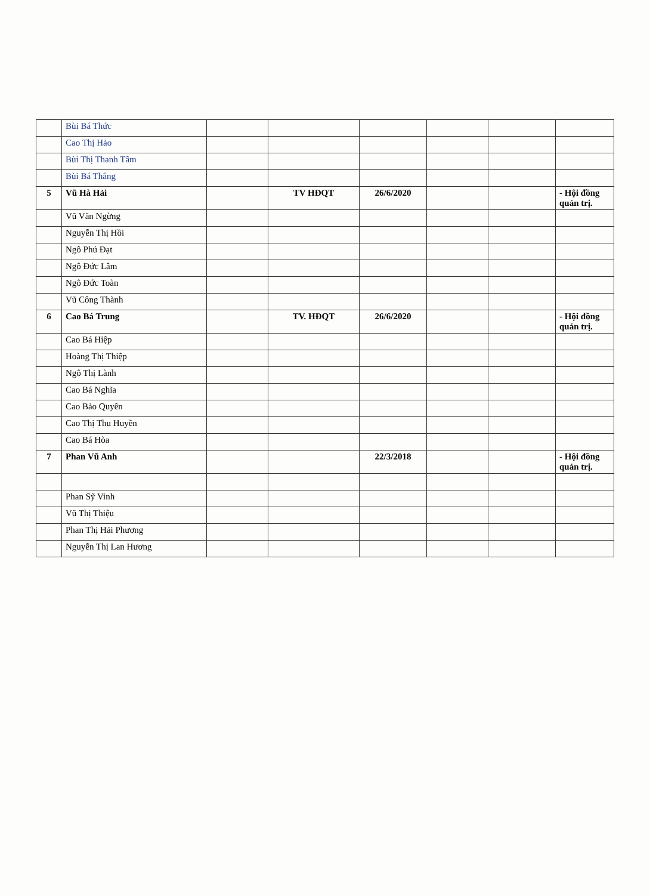| | Bùi Bá Thức | | | | | | |
| | Cao Thị Hảo | | | | | | |
| | Bùi Thị Thanh Tâm | | | | | | |
| | Bùi Bá Thắng | | | | | | |
| 5 | Vũ Hà Hải | | TV HĐQT | 26/6/2020 | | | - Hội đồng quản trị. |
| | Vũ Văn Ngừng | | | | | | |
| | Nguyễn Thị Hồi | | | | | | |
| | Ngô Phú Đạt | | | | | | |
| | Ngô Đức Lâm | | | | | | |
| | Ngô Đức Toàn | | | | | | |
| | Vũ Công Thành | | | | | | |
| 6 | Cao Bá Trung | | TV. HĐQT | 26/6/2020 | | | - Hội đồng quản trị. |
| | Cao Bá Hiệp | | | | | | |
| | Hoàng Thị Thiệp | | | | | | |
| | Ngô Thị Lành | | | | | | |
| | Cao Bá Nghĩa | | | | | | |
| | Cao Bảo Quyên | | | | | | |
| | Cao Thị Thu Huyền | | | | | | |
| | Cao Bá Hòa | | | | | | |
| 7 | Phan Vũ Anh | | | 22/3/2018 | | | - Hội đồng quản trị. |
| | Phan Sỹ Vinh | | | | | | |
| | Vũ Thị Thiệu | | | | | | |
| | Phan Thị Hải Phương | | | | | | |
| | Nguyễn Thị Lan Hương | | | | | | |